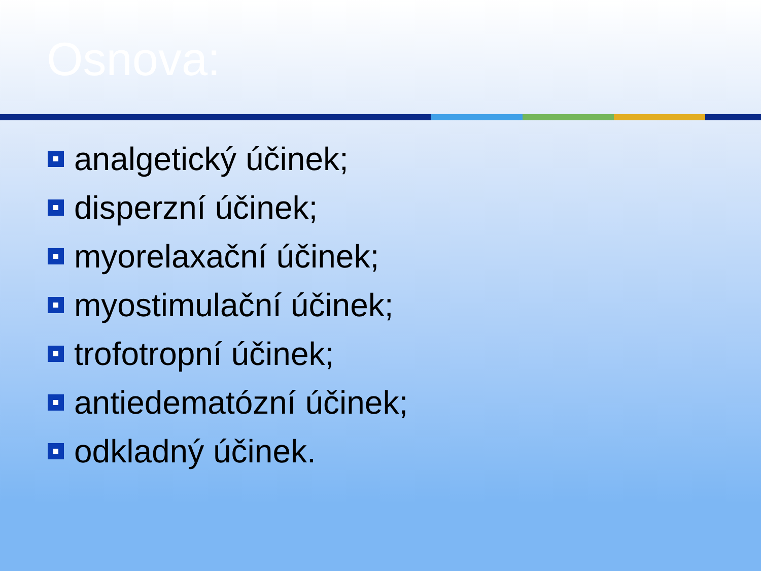Osnova:
analgetický účinek;
disperzní účinek;
myorelaxační účinek;
myostimulační účinek;
trofotropní účinek;
antiedematózní účinek;
odkladný účinek.